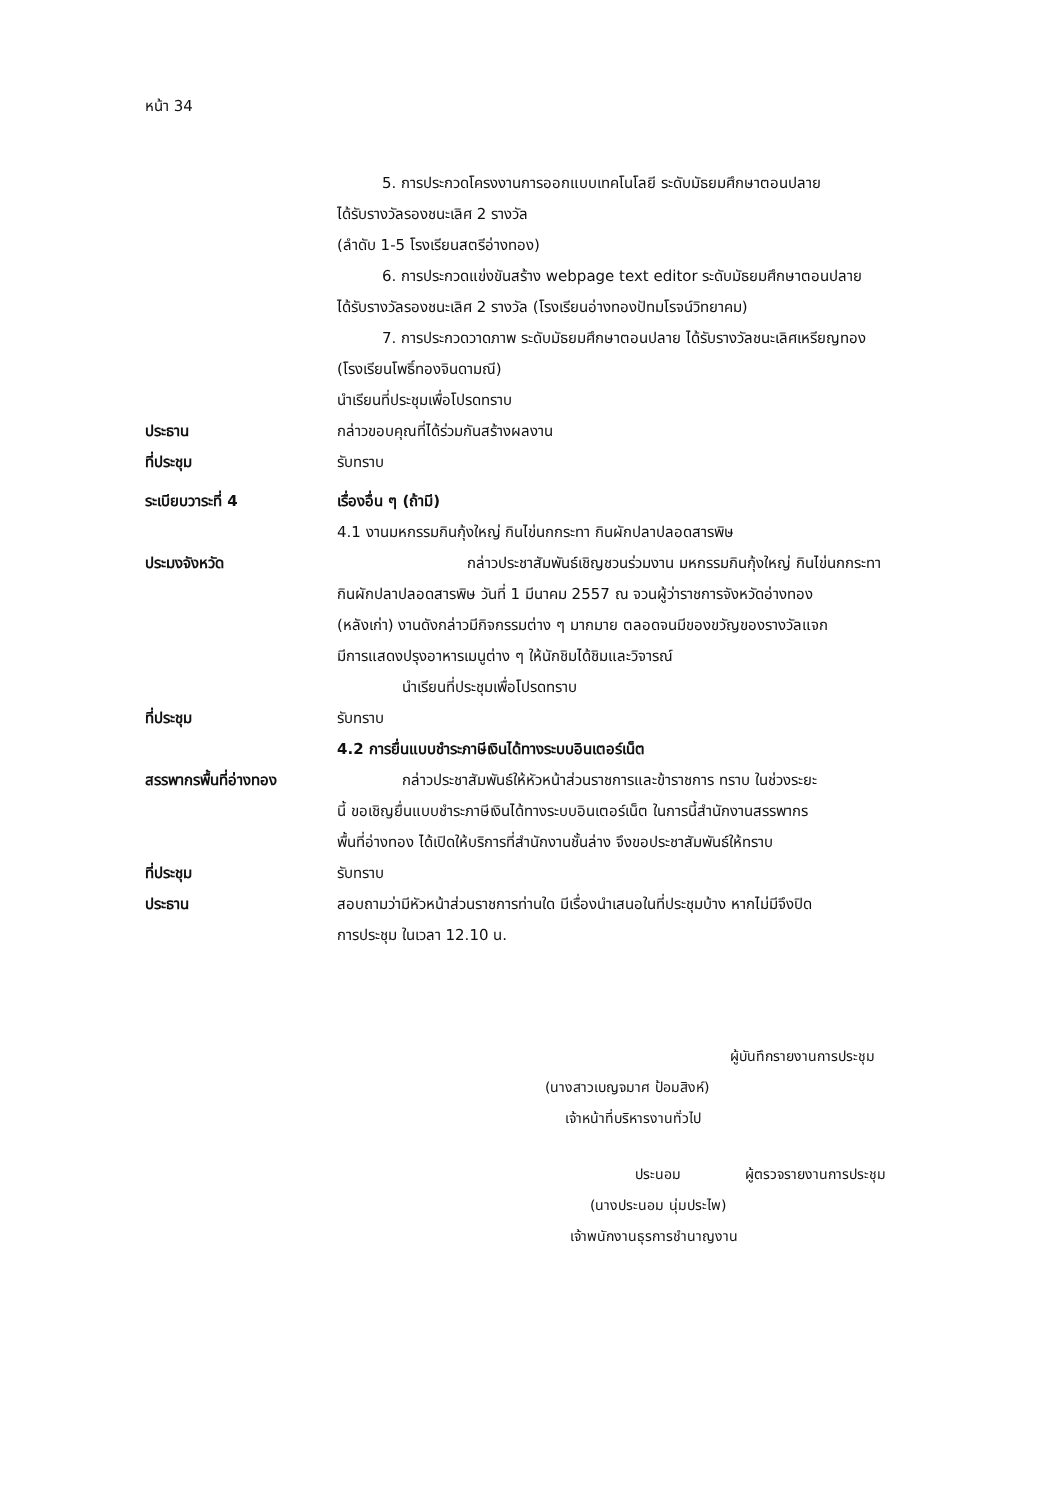หน้า 34
5. การประกวดโครงงานการออกแบบเทคโนโลยี ระดับมัธยมศึกษาตอนปลาย
ได้รับรางวัลรองชนะเลิศ 2 รางวัล
(ลำดับ 1-5 โรงเรียนสตรีอ่างทอง)
6. การประกวดแข่งขันสร้าง webpage text editor ระดับมัธยมศึกษาตอนปลาย
ได้รับรางวัลรองชนะเลิศ 2 รางวัล (โรงเรียนอ่างทองปัทมโรจน์วิทยาคม)
7. การประกวดวาดภาพ ระดับมัธยมศึกษาตอนปลาย ได้รับรางวัลชนะเลิศเหรียญทอง
(โรงเรียนโพธิ์ทองจินดามณี)
นำเรียนที่ประชุมเพื่อโปรดทราบ
ประธาน กล่าวขอบคุณที่ได้ร่วมกันสร้างผลงาน
ที่ประชุม รับทราบ
ระเบียบวาระที่ 4 เรื่องอื่น ๆ (ถ้ามี)
4.1 งานมหกรรมกินกุ้งใหญ่ กินไข่นกกระทา กินผักปลาปลอดสารพิษ
ประมงจังหวัด กล่าวประชาสัมพันธ์เชิญชวนร่วมงาน มหกรรมกินกุ้งใหญ่ กินไข่นกกระทา
กินผักปลาปลอดสารพิษ วันที่ 1 มีนาคม 2557 ณ จวนผู้ว่าราชการจังหวัดอ่างทอง
(หลังเก่า) งานดังกล่าวมีกิจกรรมต่าง ๆ มากมาย ตลอดจนมีของขวัญของรางวัลแจก
มีการแสดงปรุงอาหารเมนูต่าง ๆ ให้นักชิมได้ชิมและวิจารณ์
นำเรียนที่ประชุมเพื่อโปรดทราบ
ที่ประชุม รับทราบ
4.2 การยื่นแบบชำระภาษีเงินได้ทางระบบอินเตอร์เน็ต
สรรพากรพื้นที่อ่างทอง กล่าวประชาสัมพันธ์ให้หัวหน้าส่วนราชการและข้าราชการ ทราบ ในช่วงระยะ
นี้ ขอเชิญยื่นแบบชำระภาษีเงินได้ทางระบบอินเตอร์เน็ต ในการนี้สำนักงานสรรพากร
พื้นที่อ่างทอง ได้เปิดให้บริการที่สำนักงานชั้นล่าง จึงขอประชาสัมพันธ์ให้ทราบ
ที่ประชุม รับทราบ
ประธาน สอบถามว่ามีหัวหน้าส่วนราชการท่านใด มีเรื่องนำเสนอในที่ประชุมบ้าง หากไม่มีจึงปิด
การประชุม ในเวลา 12.10 น.
ผู้บันทึกรายงานการประชุม
(นางสาวเบญจมาศ ป้อมสิงห์)
เจ้าหน้าที่บริหารงานทั่วไป
ประนอม ผู้ตรวจรายงานการประชุม
(นางประนอม นุ่มประไพ)
เจ้าพนักงานธุรการชำนาญงาน